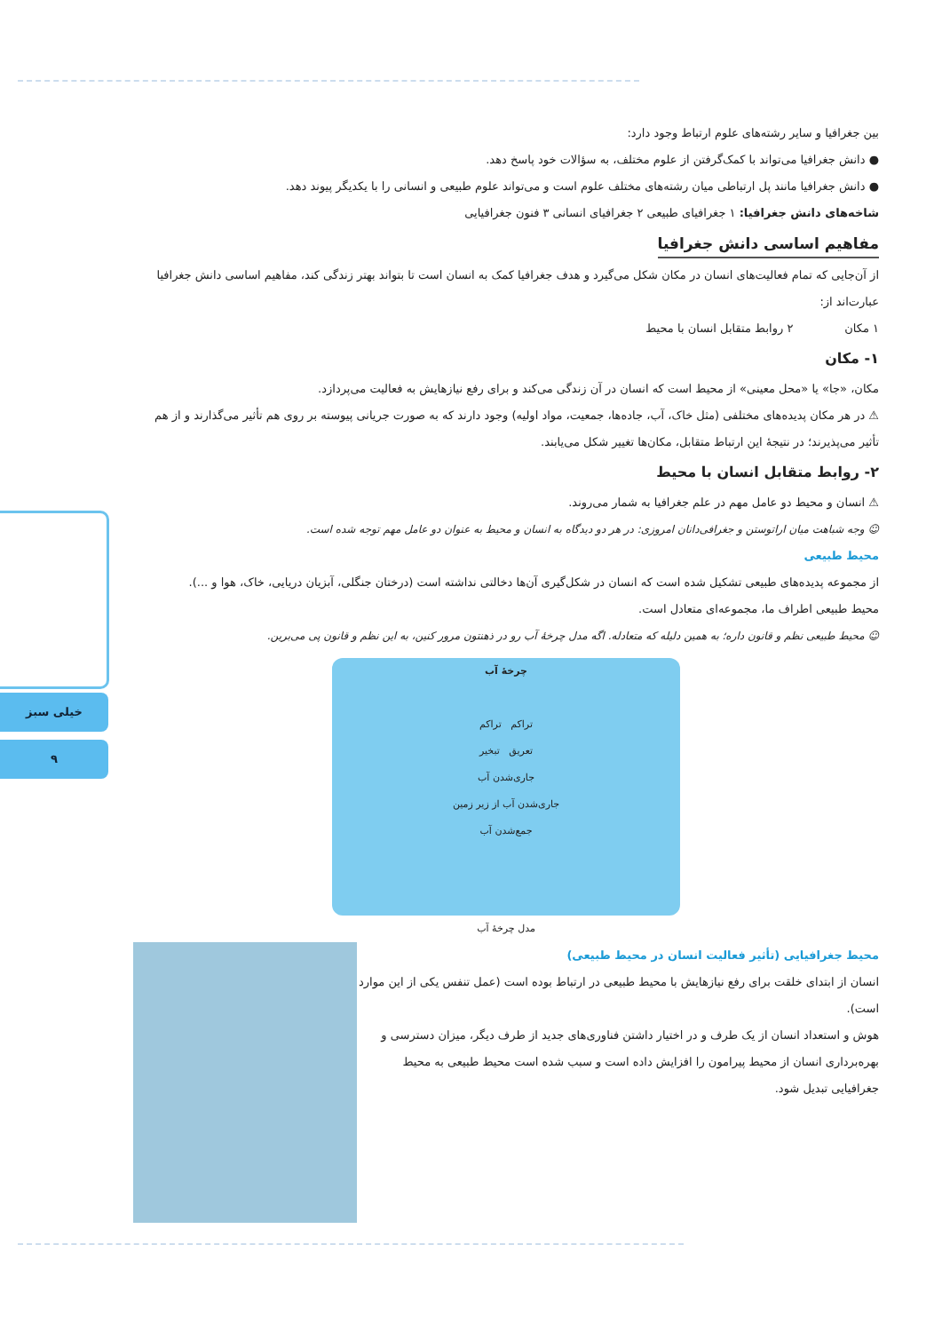خیلی سبز
۹
بین جغرافیا و سایر رشته‌های علوم ارتباط وجود دارد:
● دانش جغرافیا می‌تواند با کمک‌گرفتن از علوم مختلف، به سؤالات خود پاسخ دهد.
● دانش جغرافیا مانند پل ارتباطی میان رشته‌های مختلف علوم است و می‌تواند علوم طبیعی و انسانی را با یکدیگر پیوند دهد.
شاخه‌های دانش جغرافیا: ۱ جغرافیای طبیعی ۲ جغرافیای انسانی ۳ فنون جغرافیایی
مفاهیم اساسی دانش جغرافیا
از آن‌جایی که تمام فعالیت‌های انسان در مکان شکل می‌گیرد و هدف جغرافیا کمک به انسان است تا بتواند بهتر زندگی کند، مفاهیم اساسی دانش جغرافیا عبارت‌اند از:
۱ مکان ۲ روابط متقابل انسان با محیط
۱- مکان
مکان، «جا» یا «محل معینی» از محیط است که انسان در آن زندگی می‌کند و برای رفع نیازهایش به فعالیت می‌پردازد.
⚠ در هر مکان پدیده‌های مختلفی (مثل خاک، آب، جاده‌ها، جمعیت، مواد اولیه) وجود دارند که به صورت جریانی پیوسته بر روی هم تأثیر می‌گذارند و از هم تأثیر می‌پذیرند؛ در نتیجهٔ این ارتباط متقابل، مکان‌ها تغییر شکل می‌یابند.
۲- روابط متقابل انسان با محیط
⚠ انسان و محیط دو عامل مهم در علم جغرافیا به شمار می‌روند.
☺ وجه شباهت میان اراتوستن و جغرافی‌دانان امروزی: در هر دو دیدگاه به انسان و محیط به عنوان دو عامل مهم توجه شده است.
محیط طبیعی
از مجموعه پدیده‌های طبیعی تشکیل شده است که انسان در شکل‌گیری آن‌ها دخالتی نداشته است (درختان جنگلی، آبزیان دریایی، خاک، هوا و ...).
محیط طبیعی اطراف ما، مجموعه‌ای متعادل است.
☺ محیط طبیعی نظم و قانون داره؛ به همین دلیله که متعادله. اگه مدل چرخهٔ آب رو در ذهنتون مرور کنین، به این نظم و قانون پی می‌برین.
چرخهٔ آب
تراکم تراکم
تعریق تبخیر
جاری‌شدن آب
جاری‌شدن آب از زیر زمین
جمع‌شدن آب
مدل چرخهٔ آب
محیط جغرافیایی (تأثیر فعالیت انسان در محیط طبیعی)
انسان از ابتدای خلقت برای رفع نیازهایش با محیط طبیعی در ارتباط بوده است (عمل تنفس یکی از این موارد است).
هوش و استعداد انسان از یک طرف و در اختیار داشتن فناوری‌های جدید از طرف دیگر، میزان دسترسی و بهره‌برداری انسان از محیط پیرامون را افزایش داده است و سبب شده است محیط طبیعی به محیط جغرافیایی تبدیل شود.